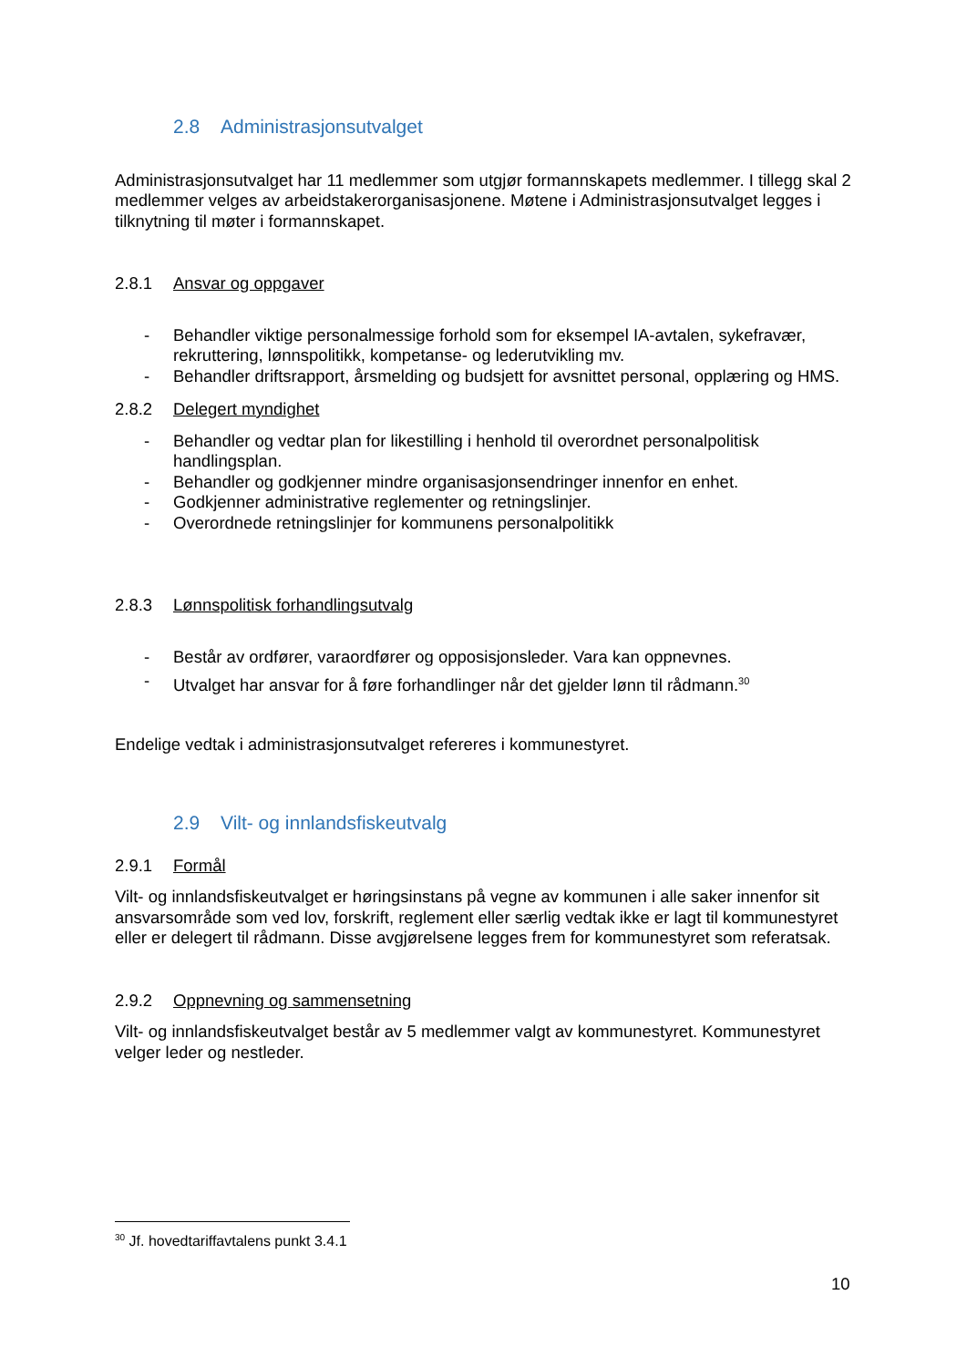2.8 Administrasjonsutvalget
Administrasjonsutvalget har 11 medlemmer som utgjør formannskapets medlemmer. I tillegg skal 2 medlemmer velges av arbeidstakerorganisasjonene. Møtene i Administrasjonsutvalget legges i tilknytning til møter i formannskapet.
2.8.1 Ansvar og oppgaver
- Behandler viktige personalmessige forhold som for eksempel IA-avtalen, sykefravær, rekruttering, lønnspolitikk, kompetanse- og lederutvikling mv.
- Behandler driftsrapport, årsmelding og budsjett for avsnittet personal, opplæring og HMS.
2.8.2 Delegert myndighet
- Behandler og vedtar plan for likestilling i henhold til overordnet personalpolitisk handlingsplan.
- Behandler og godkjenner mindre organisasjonsendringer innenfor en enhet.
- Godkjenner administrative reglementer og retningslinjer.
- Overordnede retningslinjer for kommunens personalpolitikk
2.8.3 Lønnspolitisk forhandlingsutvalg
- Består av ordfører, varaordfører og opposisjonsleder. Vara kan oppnevnes.
- Utvalget har ansvar for å føre forhandlinger når det gjelder lønn til rådmann.<sup>30</sup>
Endelige vedtak i administrasjonsutvalget refereres i kommunestyret.
2.9 Vilt- og innlandsfiskeutvalg
2.9.1 Formål
Vilt- og innlandsfiskeutvalget er høringsinstans på vegne av kommunen i alle saker innenfor sit ansvarsområde som ved lov, forskrift, reglement eller særlig vedtak ikke er lagt til kommunestyret eller er delegert til rådmann. Disse avgjørelsene legges frem for kommunestyret som referatsak.
2.9.2 Oppnevning og sammensetning
Vilt- og innlandsfiskeutvalget består av 5 medlemmer valgt av kommunestyret. Kommunestyret velger leder og nestleder.
<sup>30</sup> Jf. hovedtariffavtalens punkt 3.4.1
10